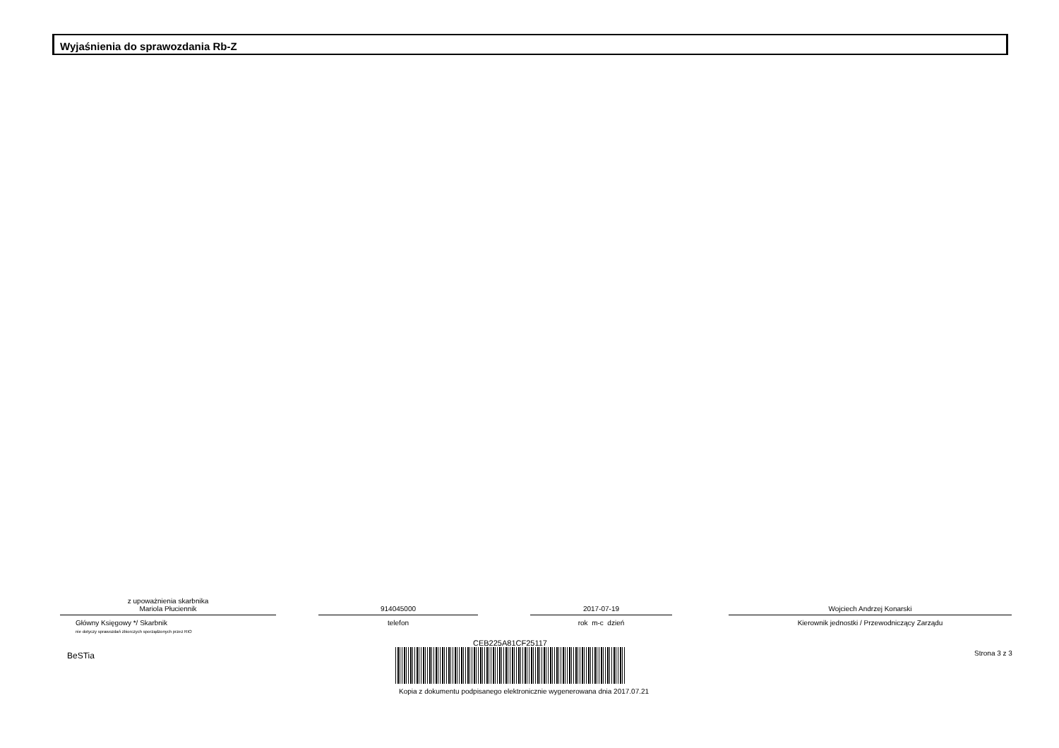Wyjaśnienia do sprawozdania Rb-Z
z upoważnienia skarbnika
Mariola Płuciennik
Główny Księgowy */ Skarbnik
nie dotyczy sprawozdań zbiorczych sporządzonych przez RIO
914045000
telefon
2017-07-19
rok m-c dzień
Wojciech Andrzej Konarski
Kierownik jednostki / Przewodniczący Zarządu
BeSTia
CEB225A81CF25117
Kopia z dokumentu podpisanego elektronicznie wygenerowana dnia 2017.07.21
Strona 3 z 3